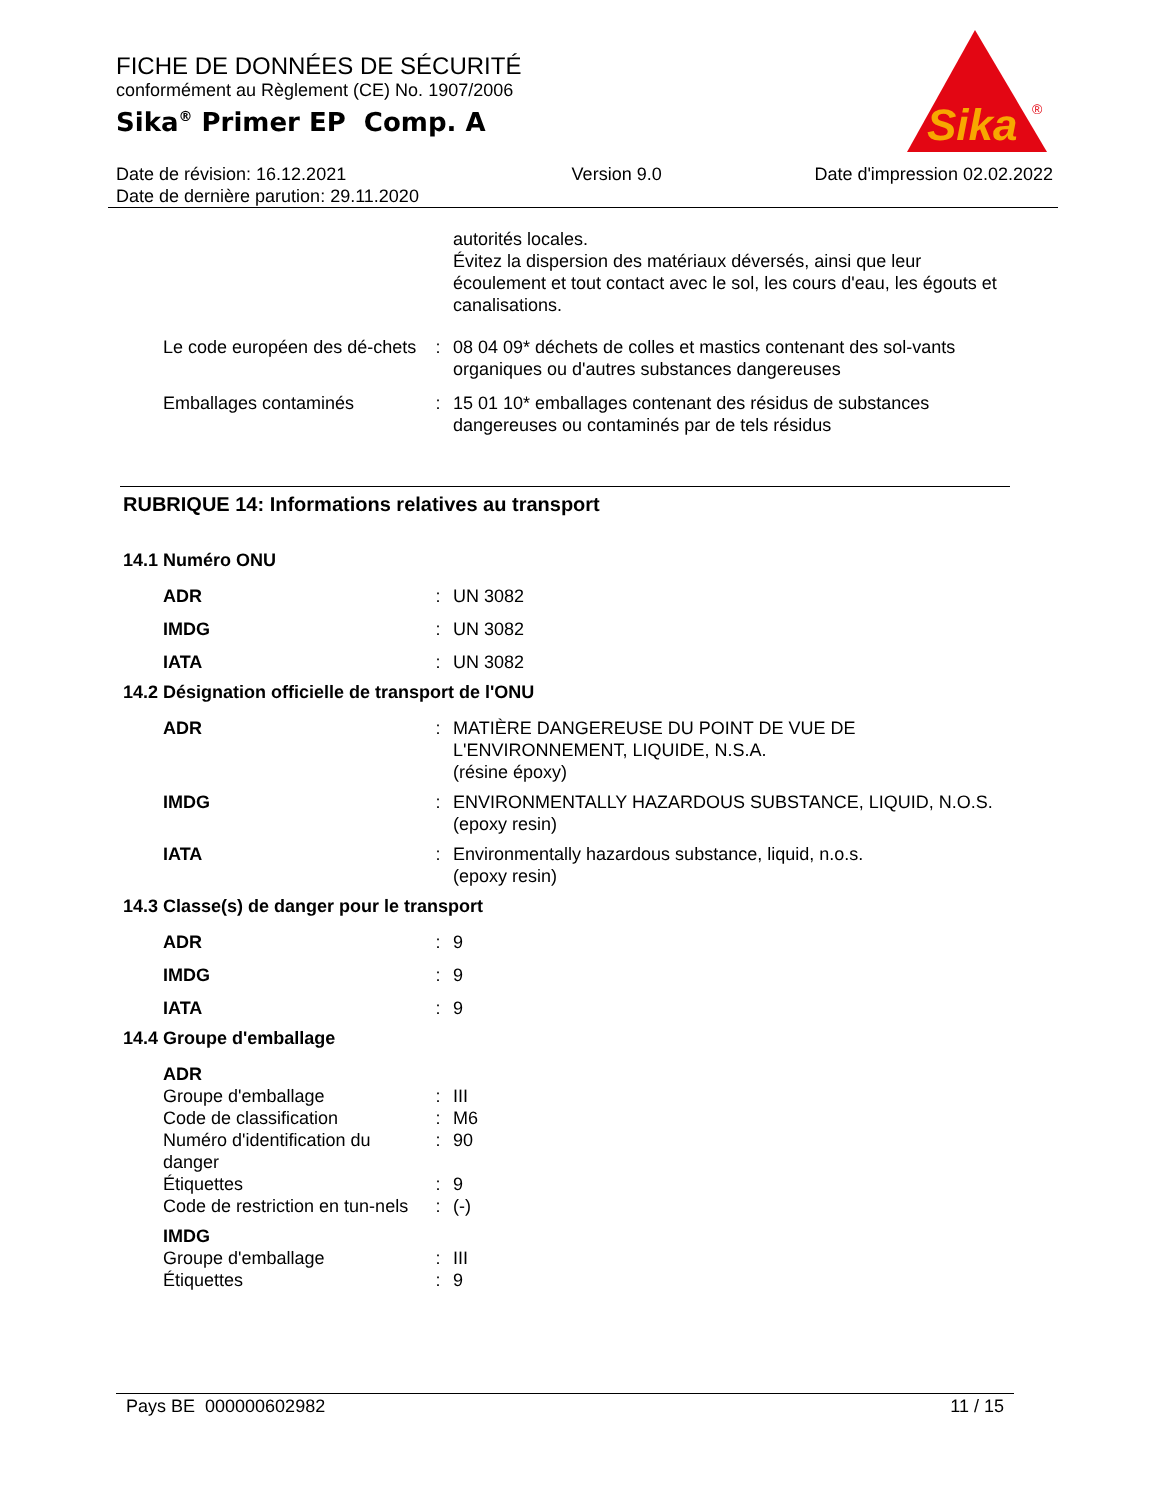FICHE DE DONNÉES DE SÉCURITÉ
conformément au Règlement (CE) No. 1907/2006
Sika<sup>®</sup> Primer EP Comp. A
Sika
®
Date de révision: 16.12.2021
Date de dernière parution: 29.11.2020
Version 9.0 Date d'impression 02.02.2022
autorités locales.
Évitez la dispersion des matériaux déversés, ainsi que leur écoulement et tout contact avec le sol, les cours d'eau, les égouts et canalisations.
Le code européen des dé-chets
: 08 04 09* déchets de colles et mastics contenant des sol-vants organiques ou d'autres substances dangereuses
Emballages contaminés : 15 01 10* emballages contenant des résidus de substances dangereuses ou contaminés par de tels résidus
RUBRIQUE 14: Informations relatives au transport
14.1 Numéro ONU
ADR : UN 3082
IMDG : UN 3082
IATA : UN 3082
14.2 Désignation officielle de transport de l'ONU
ADR : MATIÈRE DANGEREUSE DU POINT DE VUE DE L'ENVIRONNEMENT, LIQUIDE, N.S.A.
(résine époxy)
IMDG : ENVIRONMENTALLY HAZARDOUS SUBSTANCE, LIQUID, N.O.S.
(epoxy resin)
IATA : Environmentally hazardous substance, liquid, n.o.s.
(epoxy resin)
14.3 Classe(s) de danger pour le transport
ADR : 9
IMDG : 9
IATA : 9
14.4 Groupe d'emballage
ADR
Groupe d'emballage : III
Code de classification : M6
Numéro d'identification du danger
: 90
Étiquettes : 9
Code de restriction en tun-nels
: (-)
IMDG
Groupe d'emballage : III
Étiquettes : 9
Pays BE 000000602982 11 / 15